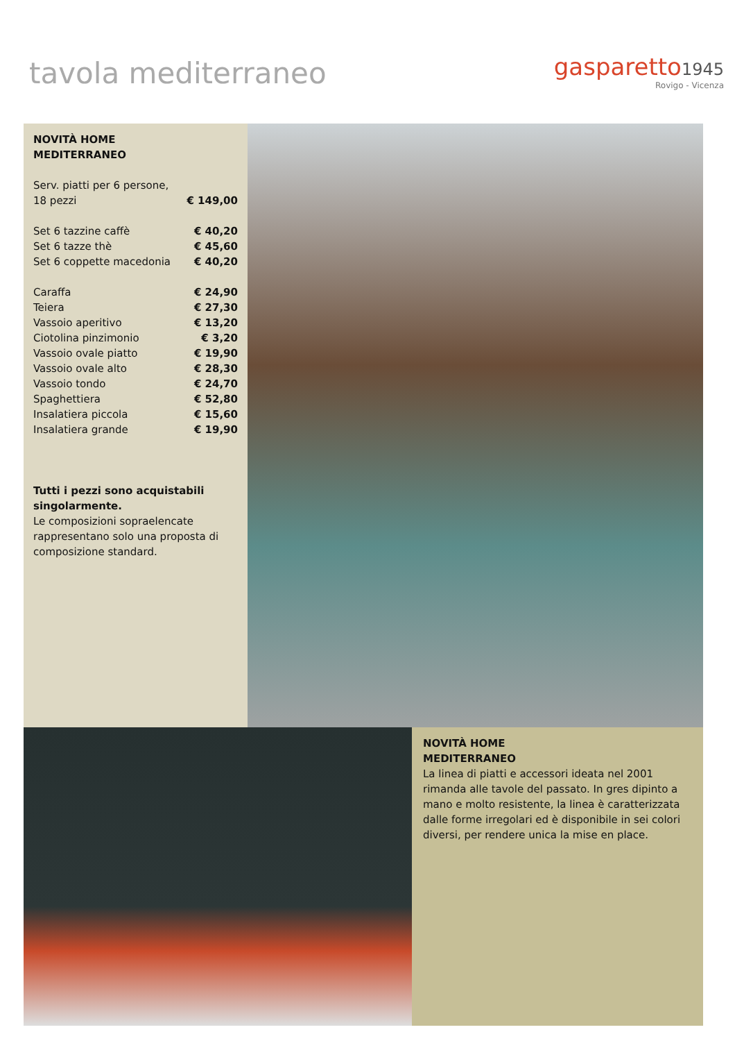tavola mediterraneo
gasparetto 1945
Rovigo - Vicenza
NOVITÀ HOME
MEDITERRANEO
| Serv. piatti per 6 persone, 18 pezzi | € 149,00 |
| Set 6 tazzine caffè | € 40,20 |
| Set 6 tazze thè | € 45,60 |
| Set 6 coppette macedonia | € 40,20 |
| Caraffa | € 24,90 |
| Teiera | € 27,30 |
| Vassoio aperitivo | € 13,20 |
| Ciotolina pinzimonio | € 3,20 |
| Vassoio ovale piatto | € 19,90 |
| Vassoio ovale alto | € 28,30 |
| Vassoio tondo | € 24,70 |
| Spaghettiera | € 52,80 |
| Insalatiera piccola | € 15,60 |
| Insalatiera grande | € 19,90 |
Tutti i pezzi sono acquistabili singolarmente.
Le composizioni sopraelencate rappresentano solo una proposta di composizione standard.
NOVITÀ HOME
MEDITERRANEO
La linea di piatti e accessori ideata nel 2001 rimanda alle tavole del passato. In gres dipinto a mano e molto resistente, la linea è caratterizzata dalle forme irregolari ed è disponibile in sei colori diversi, per rendere unica la mise en place.